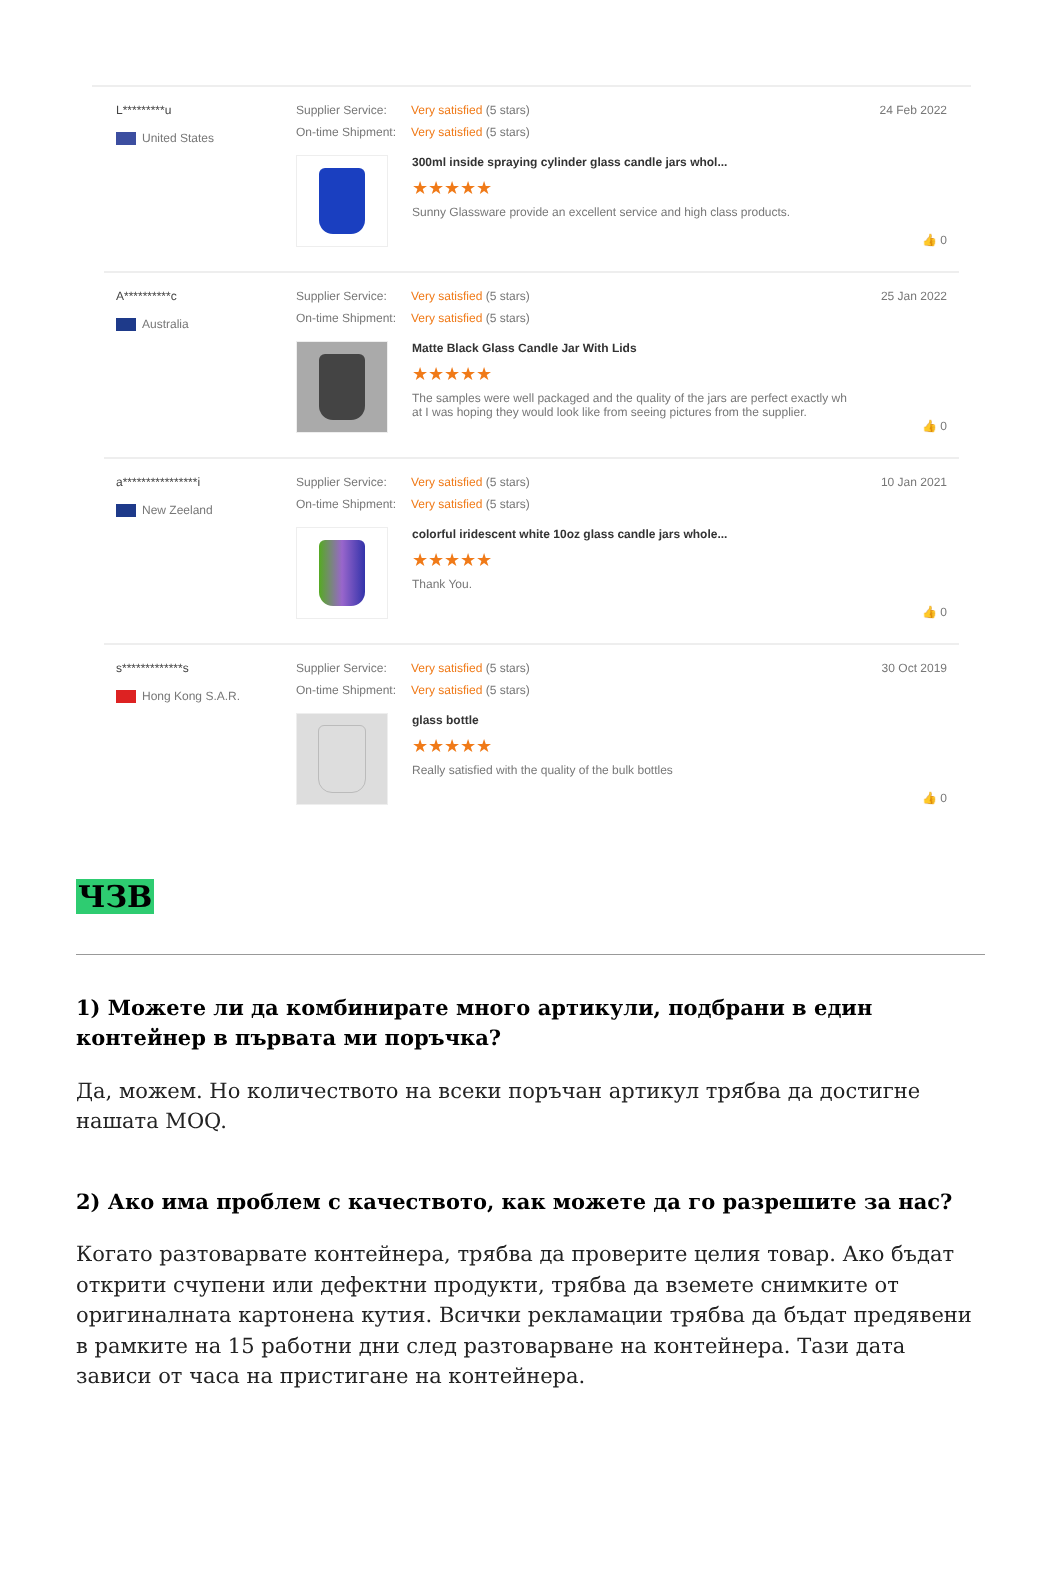L*********u
United States
Supplier Service: Very satisfied (5 stars)
On-time Shipment: Very satisfied (5 stars)
300ml inside spraying cylinder glass candle jars whol...
★★★★★
Sunny Glassware provide an excellent service and high class products.
24 Feb 2022
👍 0
A**********c
Australia
Supplier Service: Very satisfied (5 stars)
On-time Shipment: Very satisfied (5 stars)
Matte Black Glass Candle Jar With Lids
★★★★★
The samples were well packaged and the quality of the jars are perfect exactly wh
at I was hoping they would look like from seeing pictures from the supplier.
25 Jan 2022
👍 0
a****************i
New Zeeland
Supplier Service: Very satisfied (5 stars)
On-time Shipment: Very satisfied (5 stars)
colorful iridescent white 10oz glass candle jars whole...
★★★★★
Thank You.
10 Jan 2021
👍 0
s*************s
Hong Kong S.A.R.
Supplier Service: Very satisfied (5 stars)
On-time Shipment: Very satisfied (5 stars)
glass bottle
★★★★★
Really satisfied with the quality of the bulk bottles
30 Oct 2019
👍 0
ЧЗВ
1) Можете ли да комбинирате много артикули, подбрани в един контейнер в първата ми поръчка?
Да, можем. Но количеството на всеки поръчан артикул трябва да достигне нашата MOQ.
2) Ако има проблем с качеството, как можете да го разрешите за нас?
Когато разтоварвате контейнера, трябва да проверите целия товар. Ако бъдат открити счупени или дефектни продукти, трябва да вземете снимките от оригиналната картонена кутия. Всички рекламации трябва да бъдат предявени в рамките на 15 работни дни след разтоварване на контейнера. Тази дата зависи от часа на пристигане на контейнера.